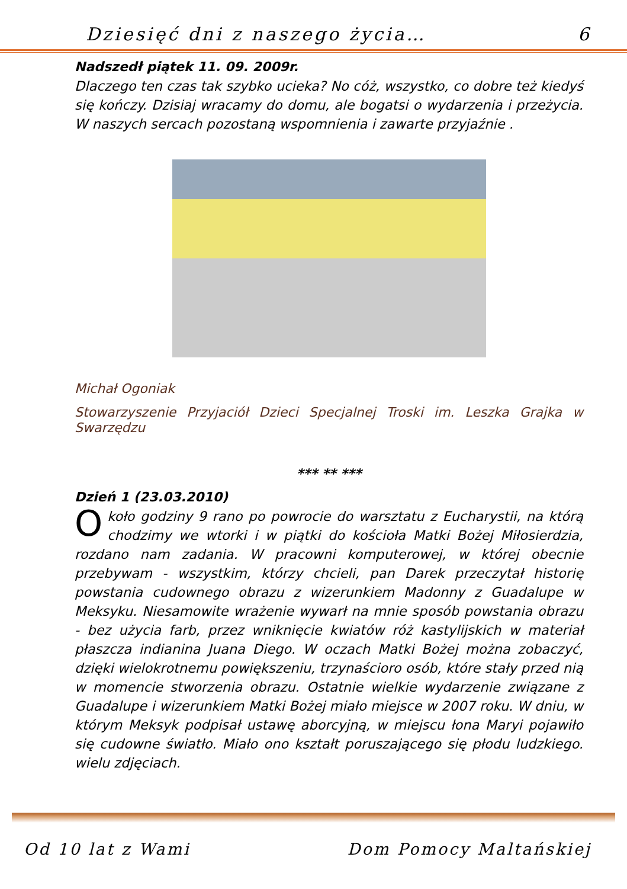Dziesięć dni z naszego życia… 6
Nadszedł piątek 11. 09. 2009r.
Dlaczego ten czas tak szybko ucieka? No cóż, wszystko, co dobre też kiedyś się kończy. Dzisiaj wracamy do domu, ale bogatsi o wydarzenia i przeżycia. W naszych sercach pozostaną wspomnienia i zawarte przyjaźnie .
Michał Ogoniak
Stowarzyszenie Przyjaciół Dzieci Specjalnej Troski im. Leszka Grajka w Swarzędzu
*** ** ***
Dzień 1 (23.03.2010)
Około godziny 9 rano po powrocie do warsztatu z Eucharystii, na którą chodzimy we wtorki i w piątki do kościoła Matki Bożej Miłosierdzia, rozdano nam zadania. W pracowni komputerowej, w której obecnie przebywam - wszystkim, którzy chcieli, pan Darek przeczytał historię powstania cudownego obrazu z wizerunkiem Madonny z Guadalupe w Meksyku. Niesamowite wrażenie wywarł na mnie sposób powstania obrazu - bez użycia farb, przez wniknięcie kwiatów róż kastylijskich w materiał płaszcza indianina Juana Diego. W oczach Matki Bożej można zobaczyć, dzięki wielokrotnemu powiększeniu, trzynaścioro osób, które stały przed nią w momencie stworzenia obrazu. Ostatnie wielkie wydarzenie związane z Guadalupe i wizerunkiem Matki Bożej miało miejsce w 2007 roku. W dniu, w którym Meksyk podpisał ustawę aborcyjną, w miejscu łona Maryi pojawiło się cudowne światło. Miało ono kształt poruszającego się płodu ludzkiego. wielu zdjęciach.
Od 10 lat z Wami Dom Pomocy Maltańskiej